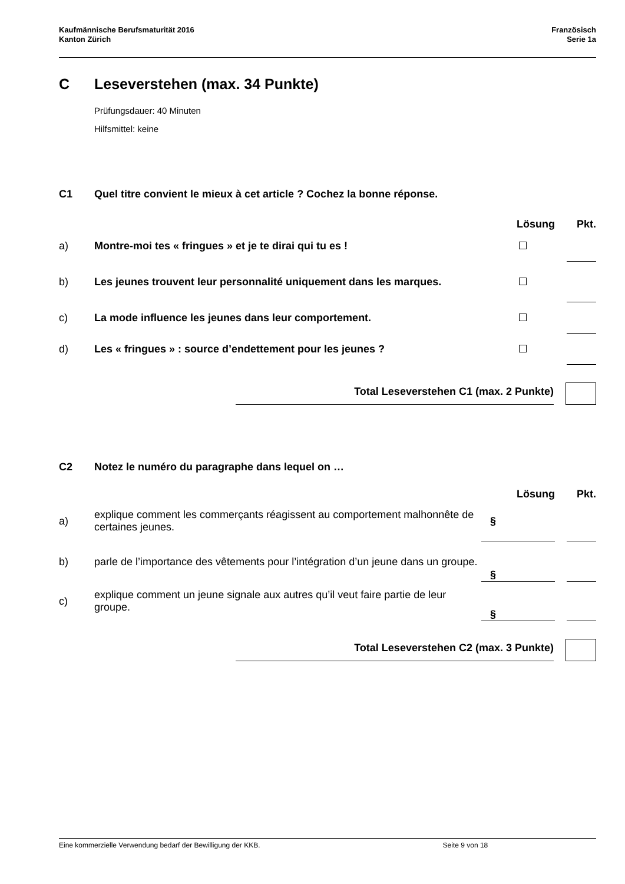Kaufmännische Berufsmaturität 2016
Kanton Zürich
Französisch
Serie 1a
C Leseverstehen (max. 34 Punkte)
Prüfungsdauer: 40 Minuten
Hilfsmittel: keine
C1 Quel titre convient le mieux à cet article ? Cochez la bonne réponse.
| | | Lösung | | Pkt. |
| --- | --- | --- | --- | --- |
| a) | Montre-moi tes « fringues » et je te dirai qui tu es ! | | | |
| b) | Les jeunes trouvent leur personnalité uniquement dans les marques. | | | |
| c) | La mode influence les jeunes dans leur comportement. | | | |
| d) | Les « fringues » : source d’endettement pour les jeunes ? | | | |
| | Total Leseverstehen C1 (max. 2 Punkte) | | |
C2 Notez le numéro du paragraphe dans lequel on …
| | | Lösung | | Pkt. |
| --- | --- | --- | --- | --- |
| a) | explique comment les commerçants réagissent au comportement malhonnête de certaines jeunes. | § | | |
| b) | parle de l’importance des vêtements pour l’intégration d’un jeune dans un groupe. | § | | |
| c) | explique comment un jeune signale aux autres qu’il veut faire partie de leur groupe. | § | | |
| | Total Leseverstehen C2 (max. 3 Punkte) | | |
Eine kommerzielle Verwendung bedarf der Bewilligung der KKB. Seite 9 von 18